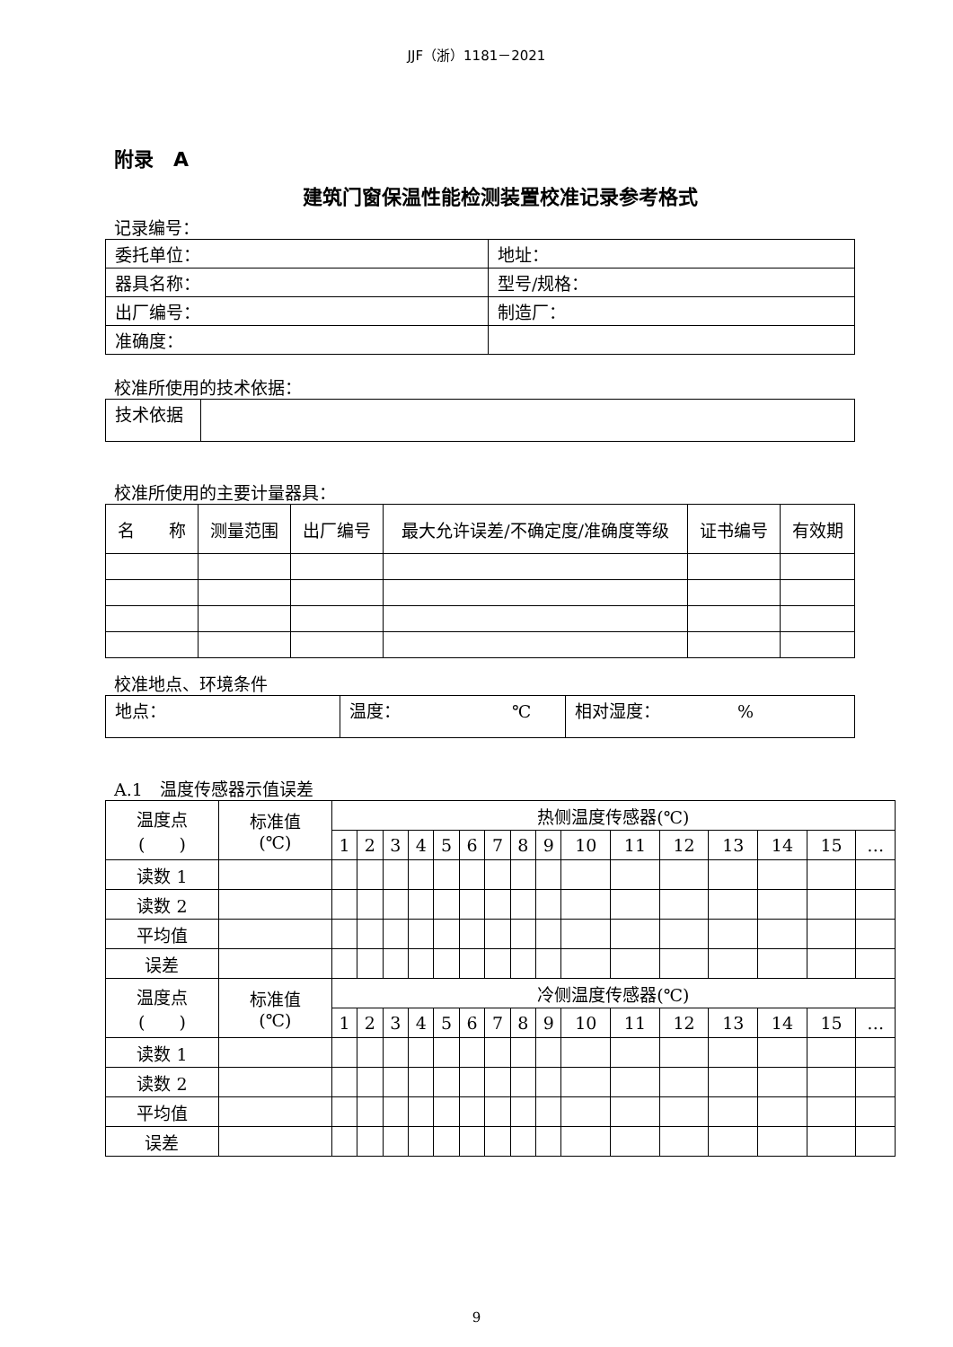JJF（浙）1181－2021
附录　A
建筑门窗保温性能检测装置校准记录参考格式
记录编号：
| 委托单位： | 地址： |
| 器具名称： | 型号/规格： |
| 出厂编号： | 制造厂： |
| 准确度： | |
校准所使用的技术依据：
| 技术依据 | |
校准所使用的主要计量器具：
| 名 称 | 测量范围 | 出厂编号 | 最大允许误差/不确定度/准确度等级 | 证书编号 | 有效期 |
| --- | --- | --- | --- | --- | --- |
校准地点、环境条件
| 地点： | 温度： ℃ | 相对湿度： % |
A.1　温度传感器示值误差
| 温度点 ( ) | 标准值 (℃) | 热侧温度传感器(℃) | | | | | | | | | | | | | | | |
| --- | --- | --- | --- | --- | --- | --- | --- | --- | --- | --- | --- | --- | --- | --- | --- | --- | --- |
| | | 1 | 2 | 3 | 4 | 5 | 6 | 7 | 8 | 9 | 10 | 11 | 12 | 13 | 14 | 15 | … |
| 读数 1 | | | | | | | | | | | | | | | | | |
| 读数 2 | | | | | | | | | | | | | | | | | |
| 平均值 | | | | | | | | | | | | | | | | | |
| 误差 | | | | | | | | | | | | | | | | | |
| 温度点 ( ) | 标准值 (℃) | 冷侧温度传感器(℃) | | | | | | | | | | | | | | | |
| | | 1 | 2 | 3 | 4 | 5 | 6 | 7 | 8 | 9 | 10 | 11 | 12 | 13 | 14 | 15 | … |
| 读数 1 | | | | | | | | | | | | | | | | | |
| 读数 2 | | | | | | | | | | | | | | | | | |
| 平均值 | | | | | | | | | | | | | | | | | |
| 误差 | | | | | | | | | | | | | | | | | |
9